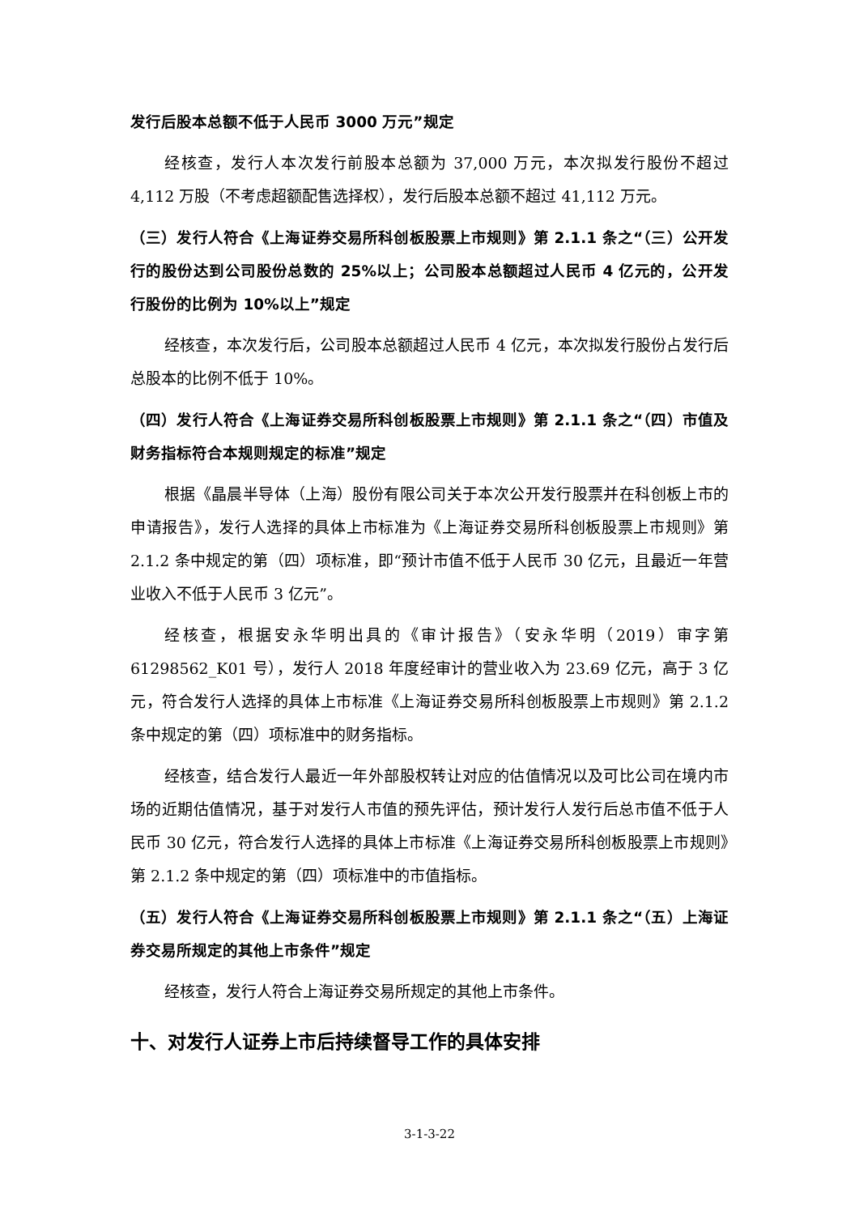发行后股本总额不低于人民币 3000 万元”规定
经核查，发行人本次发行前股本总额为 37,000 万元，本次拟发行股份不超过 4,112 万股（不考虑超额配售选择权），发行后股本总额不超过 41,112 万元。
（三）发行人符合《上海证券交易所科创板股票上市规则》第 2.1.1 条之“（三）公开发行的股份达到公司股份总数的 25%以上；公司股本总额超过人民币 4 亿元的，公开发行股份的比例为 10%以上”规定
经核查，本次发行后，公司股本总额超过人民币 4 亿元，本次拟发行股份占发行后总股本的比例不低于 10%。
（四）发行人符合《上海证券交易所科创板股票上市规则》第 2.1.1 条之“（四）市值及财务指标符合本规则规定的标准”规定
根据《晶晨半导体（上海）股份有限公司关于本次公开发行股票并在科创板上市的申请报告》，发行人选择的具体上市标准为《上海证券交易所科创板股票上市规则》第 2.1.2 条中规定的第（四）项标准，即“预计市值不低于人民币 30 亿元，且最近一年营业收入不低于人民币 3 亿元”。
经核查，根据安永华明出具的《审计报告》（安永华明（2019）审字第 61298562_K01 号），发行人 2018 年度经审计的营业收入为 23.69 亿元，高于 3 亿元，符合发行人选择的具体上市标准《上海证券交易所科创板股票上市规则》第 2.1.2 条中规定的第（四）项标准中的财务指标。
经核查，结合发行人最近一年外部股权转让对应的估值情况以及可比公司在境内市场的近期估值情况，基于对发行人市值的预先评估，预计发行人发行后总市值不低于人民币 30 亿元，符合发行人选择的具体上市标准《上海证券交易所科创板股票上市规则》第 2.1.2 条中规定的第（四）项标准中的市值指标。
（五）发行人符合《上海证券交易所科创板股票上市规则》第 2.1.1 条之“（五）上海证券交易所规定的其他上市条件”规定
经核查，发行人符合上海证券交易所规定的其他上市条件。
十、对发行人证券上市后持续督导工作的具体安排
3-1-3-22